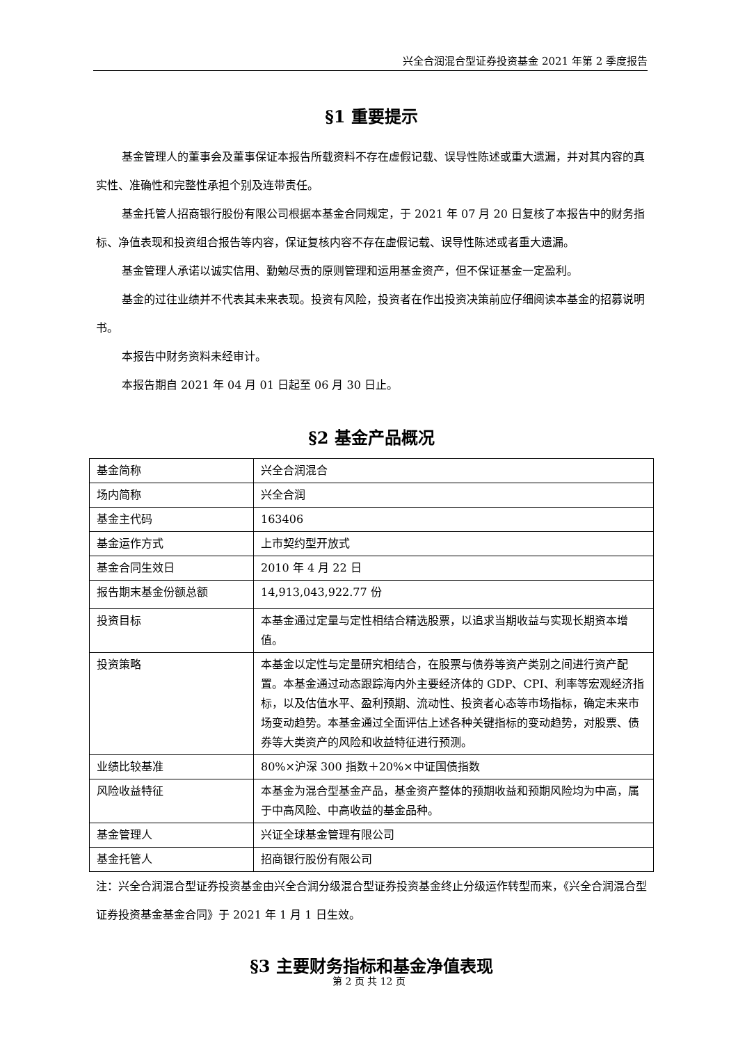兴全合润混合型证券投资基金 2021 年第 2 季度报告
§1 重要提示
基金管理人的董事会及董事保证本报告所载资料不存在虚假记载、误导性陈述或重大遗漏，并对其内容的真实性、准确性和完整性承担个别及连带责任。
基金托管人招商银行股份有限公司根据本基金合同规定，于 2021 年 07 月 20 日复核了本报告中的财务指标、净值表现和投资组合报告等内容，保证复核内容不存在虚假记载、误导性陈述或者重大遗漏。
基金管理人承诺以诚实信用、勤勉尽责的原则管理和运用基金资产，但不保证基金一定盈利。
基金的过往业绩并不代表其未来表现。投资有风险，投资者在作出投资决策前应仔细阅读本基金的招募说明书。
本报告中财务资料未经审计。
本报告期自 2021 年 04 月 01 日起至 06 月 30 日止。
§2 基金产品概况
| 基金简称 | 兴全合润混合 |
| 场内简称 | 兴全合润 |
| 基金主代码 | 163406 |
| 基金运作方式 | 上市契约型开放式 |
| 基金合同生效日 | 2010 年 4 月 22 日 |
| 报告期末基金份额总额 | 14,913,043,922.77 份 |
| 投资目标 | 本基金通过定量与定性相结合精选股票，以追求当期收益与实现长期资本增值。 |
| 投资策略 | 本基金以定性与定量研究相结合，在股票与债券等资产类别之间进行资产配置。本基金通过动态跟踪海内外主要经济体的 GDP、CPI、利率等宏观经济指标，以及估值水平、盈利预期、流动性、投资者心态等市场指标，确定未来市场变动趋势。本基金通过全面评估上述各种关键指标的变动趋势，对股票、债券等大类资产的风险和收益特征进行预测。 |
| 业绩比较基准 | 80%×沪深 300 指数＋20%×中证国债指数 |
| 风险收益特征 | 本基金为混合型基金产品，基金资产整体的预期收益和预期风险均为中高，属于中高风险、中高收益的基金品种。 |
| 基金管理人 | 兴证全球基金管理有限公司 |
| 基金托管人 | 招商银行股份有限公司 |
注：兴全合润混合型证券投资基金由兴全合润分级混合型证券投资基金终止分级运作转型而来，《兴全合润混合型证券投资基金基金合同》于 2021 年 1 月 1 日生效。
§3 主要财务指标和基金净值表现
第 2 页 共 12 页